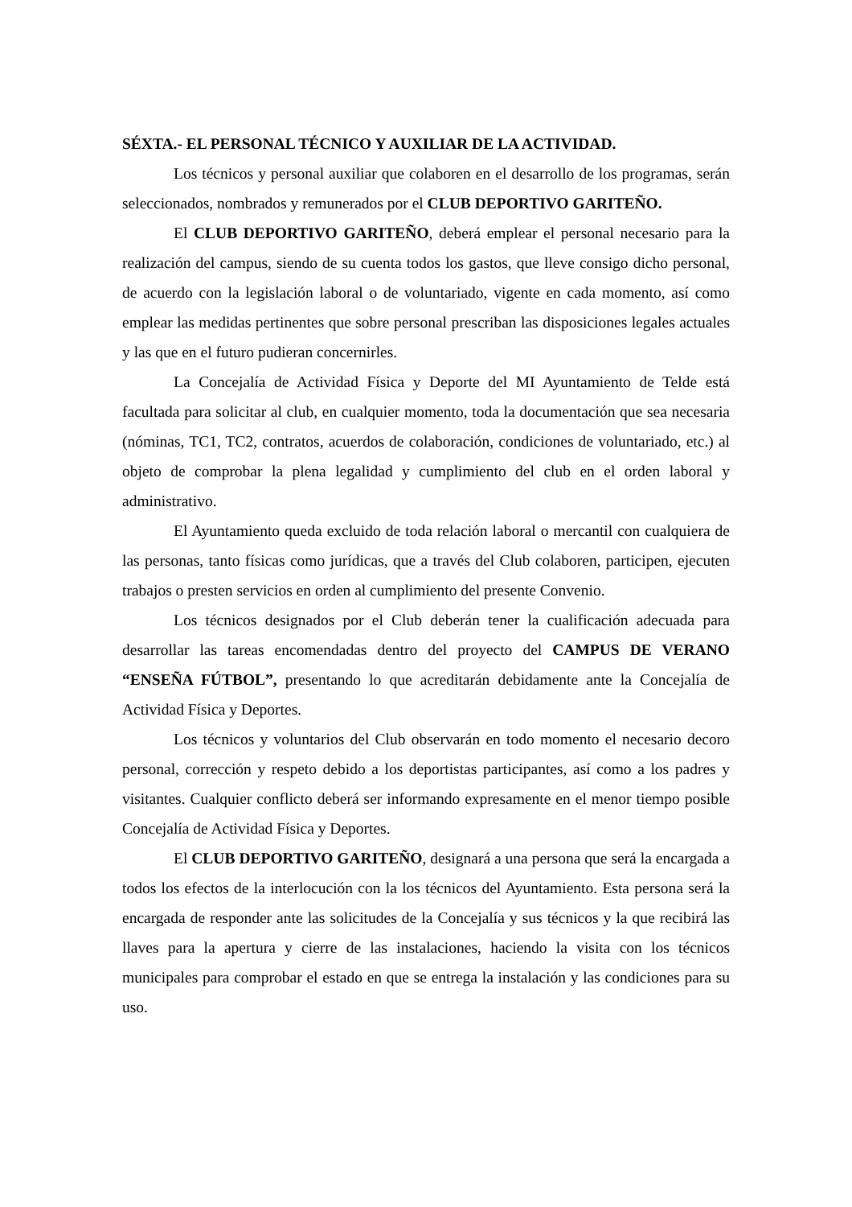SÉXTA.- EL PERSONAL TÉCNICO Y AUXILIAR DE LA ACTIVIDAD.
Los técnicos y personal auxiliar que colaboren en el desarrollo de los programas, serán seleccionados, nombrados y remunerados por el CLUB DEPORTIVO GARITEÑO.
El CLUB DEPORTIVO GARITEÑO, deberá emplear el personal necesario para la realización del campus, siendo de su cuenta todos los gastos, que lleve consigo dicho personal, de acuerdo con la legislación laboral o de voluntariado, vigente en cada momento, así como emplear las medidas pertinentes que sobre personal prescriban las disposiciones legales actuales y las que en el futuro pudieran concernirles.
La Concejalía de Actividad Física y Deporte del MI Ayuntamiento de Telde está facultada para solicitar al club, en cualquier momento, toda la documentación que sea necesaria (nóminas, TC1, TC2, contratos, acuerdos de colaboración, condiciones de voluntariado, etc.) al objeto de comprobar la plena legalidad y cumplimiento del club en el orden laboral y administrativo.
El Ayuntamiento queda excluido de toda relación laboral o mercantil con cualquiera de las personas, tanto físicas como jurídicas, que a través del Club colaboren, participen, ejecuten trabajos o presten servicios en orden al cumplimiento del presente Convenio.
Los técnicos designados por el Club deberán tener la cualificación adecuada para desarrollar las tareas encomendadas dentro del proyecto del CAMPUS DE VERANO “ENSEÑA FÚTBOL”, presentando lo que acreditarán debidamente ante la Concejalía de Actividad Física y Deportes.
Los técnicos y voluntarios del Club observarán en todo momento el necesario decoro personal, corrección y respeto debido a los deportistas participantes, así como a los padres y visitantes. Cualquier conflicto deberá ser informando expresamente en el menor tiempo posible Concejalía de Actividad Física y Deportes.
El CLUB DEPORTIVO GARITEÑO, designará a una persona que será la encargada a todos los efectos de la interlocución con la los técnicos del Ayuntamiento. Esta persona será la encargada de responder ante las solicitudes de la Concejalía y sus técnicos y la que recibirá las llaves para la apertura y cierre de las instalaciones, haciendo la visita con los técnicos municipales para comprobar el estado en que se entrega la instalación y las condiciones para su uso.